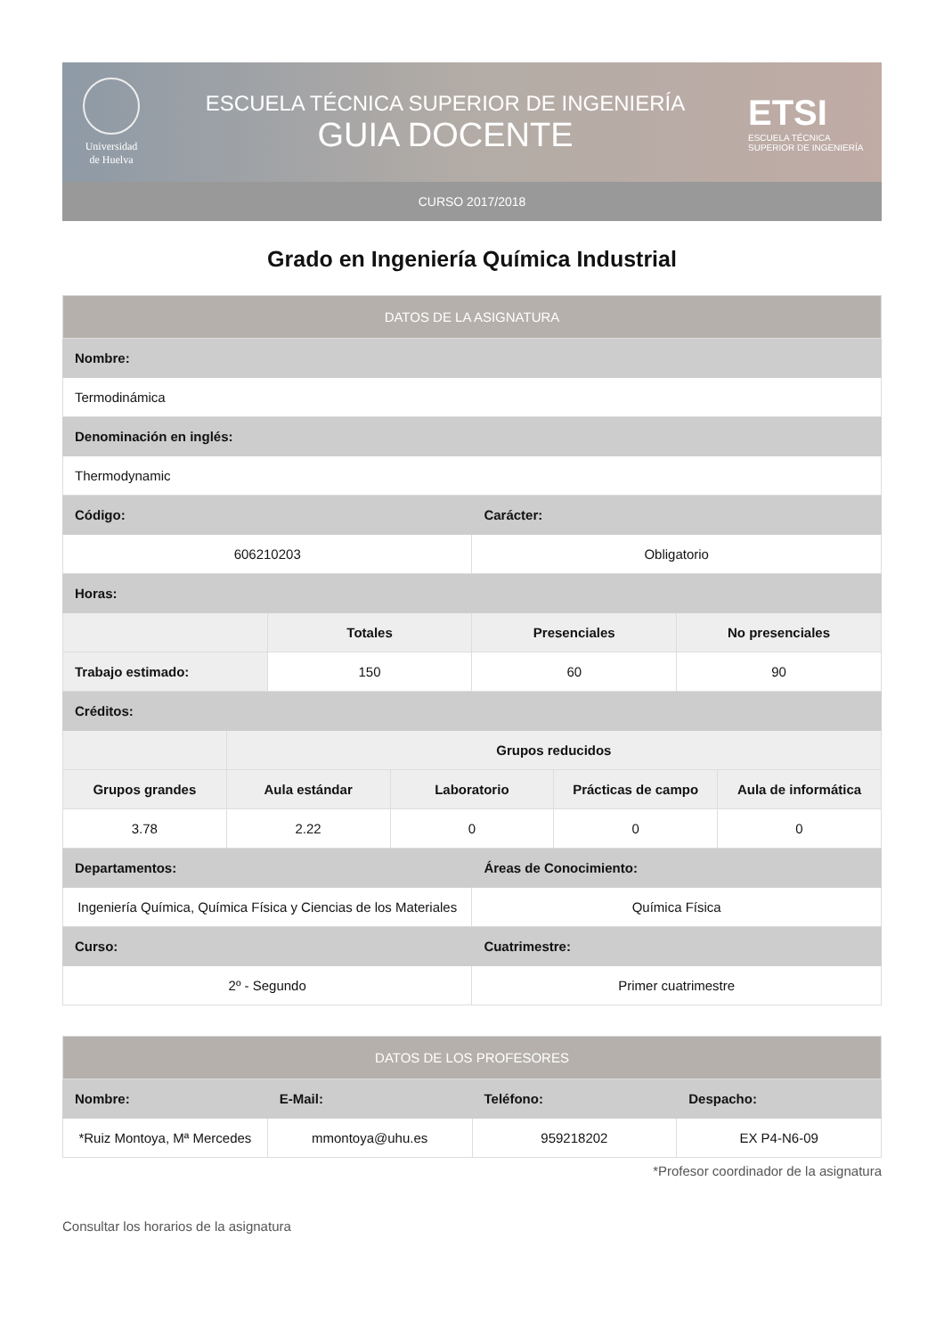Universidad de Huelva
ESCUELA TÉCNICA SUPERIOR DE INGENIERÍA
GUIA DOCENTE
ETSI
ESCUELA TÉCNICA SUPERIOR DE INGENIERÍA
CURSO 2017/2018
Grado en Ingeniería Química Industrial
| DATOS DE LA ASIGNATURA | | | | | | | |
| --- | --- | --- | --- | --- | --- | --- | --- |
| Nombre: | | | | | | | |
| Termodinámica | | | | | | | |
| Denominación en inglés: | | | | | | | |
| Thermodynamic | | | | | | | |
| Código: | | | | Carácter: | | | |
| 606210203 | | | | Obligatorio | | | |
| Horas: | | | | | | | |
| | | Totales | | Presenciales | | No presenciales | |
| Trabajo estimado: | | 150 | | 60 | | 90 | |
| Créditos: | | | | | | | |
| | Grupos reducidos | | | | | | |
| Grupos grandes | Aula estándar | | Laboratorio | | Prácticas de campo | | Aula de informática |
| 3.78 | 2.22 | | 0 | | 0 | | 0 |
| Departamentos: | | | | Áreas de Conocimiento: | | | |
| Ingeniería Química, Química Física y Ciencias de los Materiales | | | | Química Física | | | |
| Curso: | | | | Cuatrimestre: | | | |
| 2º - Segundo | | | | Primer cuatrimestre | | | |
| DATOS DE LOS PROFESORES | | | |
| --- | --- | --- | --- |
| Nombre: | E-Mail: | Teléfono: | Despacho: |
| *Ruiz Montoya, Mª Mercedes | mmontoya@uhu.es | 959218202 | EX P4-N6-09 |
*Profesor coordinador de la asignatura
Consultar los horarios de la asignatura